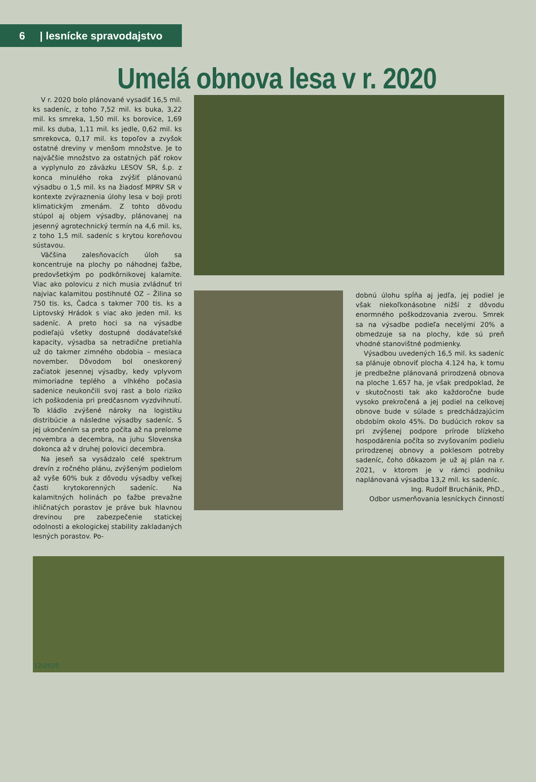6 | lesnícke spravodajstvo
Umelá obnova lesa v r. 2020
V r. 2020 bolo plánované vysadiť 16,5 mil. ks sadeníc, z toho 7,52 mil. ks buka, 3,22 mil. ks smreka, 1,50 mil. ks borovice, 1,69 mil. ks duba, 1,11 mil. ks jedle, 0,62 mil. ks smrekovca, 0,17 mil. ks topoľov a zvyšok ostatné dreviny v menšom množstve. Je to najväčšie množstvo za ostatných päť rokov a vyplynulo zo záväzku LESOV SR, š.p. z konca minulého roka zvýšiť plánovanú výsadbu o 1,5 mil. ks na žiadosť MPRV SR v kontexte zvýraznenia úlohy lesa v boji proti klimatickým zmenám. Z tohto dôvodu stúpol aj objem výsadby, plánovanej na jesenný agrotechnický termín na 4,6 mil. ks, z toho 1,5 mil. sadeníc s krytou koreňovou sústavou.
Väčšina zalesňovacích úloh sa koncentruje na plochy po náhodnej ťažbe, predovšetkým po podkôrnikovej kalamite. Viac ako polovicu z nich musia zvládnuť tri najviac kalamitou postihnuté OZ – Žilina so 750 tis. ks, Čadca s takmer 700 tis. ks a Liptovský Hrádok s viac ako jeden mil. ks sadeníc. A preto hoci sa na výsadbe podieľajú všetky dostupné dodávateľské kapacity, výsadba sa netradične pretiahla už do takmer zimného obdobia – mesiaca november. Dôvodom bol oneskorený začiatok jesennej výsadby, kedy vplyvom mimoriadne teplého a vlhkého počasia sadenice neukončili svoj rast a bolo riziko ich poškodenia pri predčasnom vyzdvihnutí. To kládlo zvýšené nároky na logistiku distribúcie a následne výsadby sadeníc. S jej ukončením sa preto počíta až na prelome novembra a decembra, na juhu Slovenska dokonca až v druhej polovici decembra.
Na jeseň sa vysádzalo celé spektrum drevín z ročného plánu, zvýšeným podielom až vyše 60% buk z dôvodu výsadby veľkej časti krytokorenných sadeníc. Na kalamitných holinách po ťažbe prevažne ihličnatých porastov je práve buk hlavnou drevinou pre zabezpečenie statickej odolnosti a ekologickej stability zakladaných lesných porastov. Po-
dobnú úlohu spĺňa aj jedľa, jej podiel je však niekoľkonásobne nižší z dôvodu enormného poškodzovania zverou. Smrek sa na výsadbe podieľa necelými 20% a obmedzuje sa na plochy, kde sú preň vhodné stanovištné podmienky.
Výsadbou uvedených 16,5 mil. ks sadeníc sa plánuje obnoviť plocha 4.124 ha, k tomu je predbežne plánovaná prirodzená obnova na ploche 1.657 ha, je však predpoklad, že v skutočnosti tak ako každoročne bude vysoko prekročená a jej podiel na celkovej obnove bude v súlade s predchádzajúcim obdobím okolo 45%. Do budúcich rokov sa pri zvýšenej podpore prírode blízkeho hospodárenia počíta so zvyšovaním podielu prirodzenej obnovy a poklesom potreby sadeníc, čoho dôkazom je už aj plán na r. 2021, v ktorom je v rámci podniku naplánovaná výsadba 13,2 mil. ks sadeníc.
Ing. Rudolf Bruchánik, PhD.,
Odbor usmerňovania lesníckych činností
12/2020